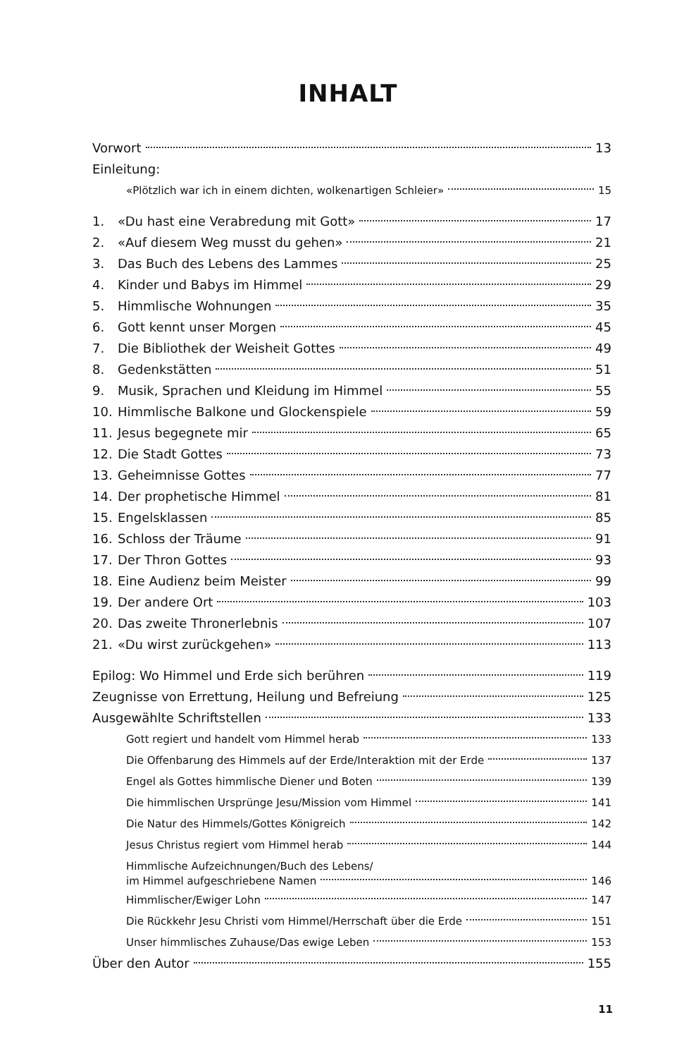INHALT
Vorwort 13
Einleitung:
«Plötzlich war ich in einem dichten, wolkenartigen Schleier» 15
1. «Du hast eine Verabredung mit Gott» 17
2. «Auf diesem Weg musst du gehen» 21
3. Das Buch des Lebens des Lammes 25
4. Kinder und Babys im Himmel 29
5. Himmlische Wohnungen 35
6. Gott kennt unser Morgen 45
7. Die Bibliothek der Weisheit Gottes 49
8. Gedenkstätten 51
9. Musik, Sprachen und Kleidung im Himmel 55
10. Himmlische Balkone und Glockenspiele 59
11. Jesus begegnete mir 65
12. Die Stadt Gottes 73
13. Geheimnisse Gottes 77
14. Der prophetische Himmel 81
15. Engelsklassen 85
16. Schloss der Träume 91
17. Der Thron Gottes 93
18. Eine Audienz beim Meister 99
19. Der andere Ort 103
20. Das zweite Thronerlebnis 107
21. «Du wirst zurückgehen» 113
Epilog: Wo Himmel und Erde sich berühren 119
Zeugnisse von Errettung, Heilung und Befreiung 125
Ausgewählte Schriftstellen 133
Gott regiert und handelt vom Himmel herab 133
Die Offenbarung des Himmels auf der Erde/Interaktion mit der Erde 137
Engel als Gottes himmlische Diener und Boten 139
Die himmlischen Ursprünge Jesu/Mission vom Himmel 141
Die Natur des Himmels/Gottes Königreich 142
Jesus Christus regiert vom Himmel herab 144
Himmlische Aufzeichnungen/Buch des Lebens/
im Himmel aufgeschriebene Namen 146
Himmlischer/Ewiger Lohn 147
Die Rückkehr Jesu Christi vom Himmel/Herrschaft über die Erde 151
Unser himmlisches Zuhause/Das ewige Leben 153
Über den Autor 155
11